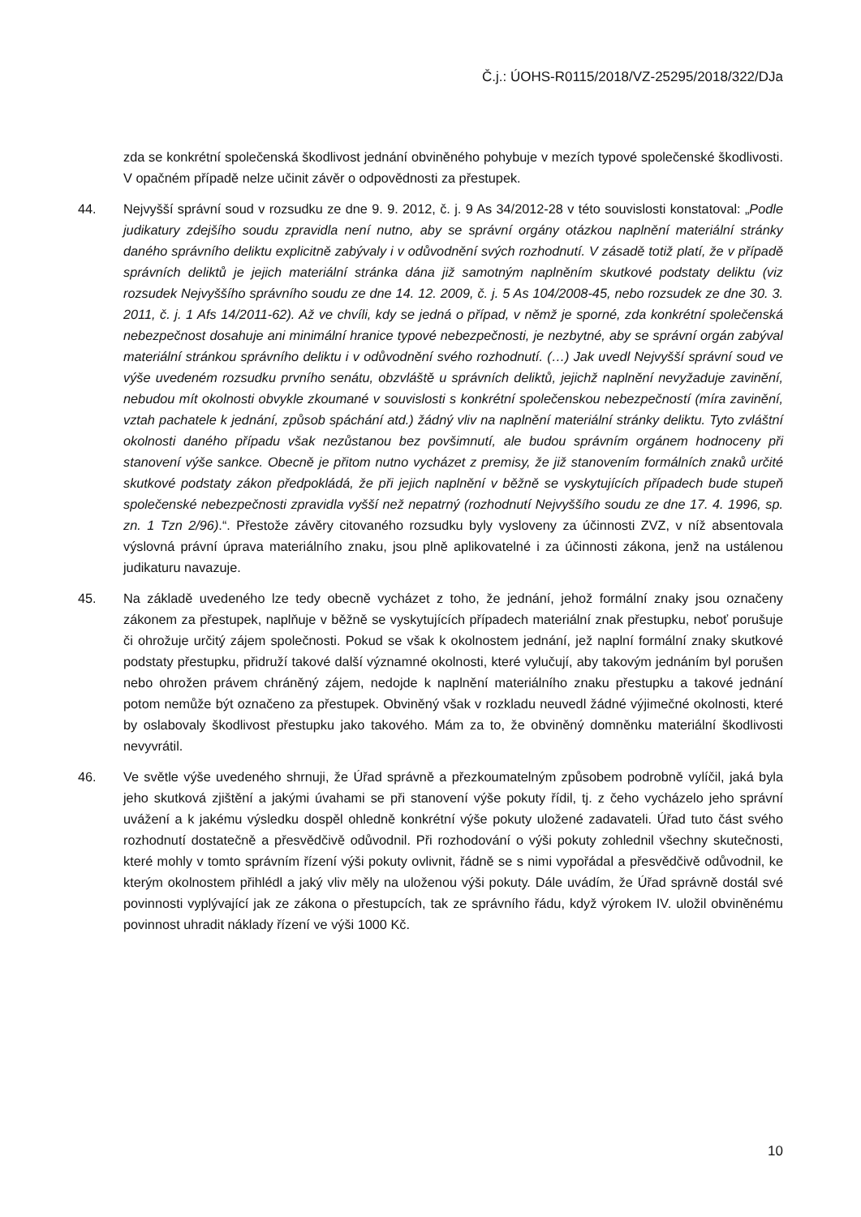Č.j.: ÚOHS-R0115/2018/VZ-25295/2018/322/DJa
zda se konkrétní společenská škodlivost jednání obviněného pohybuje v mezích typové společenské škodlivosti. V opačném případě nelze učinit závěr o odpovědnosti za přestupek.
44. Nejvyšší správní soud v rozsudku ze dne 9. 9. 2012, č. j. 9 As 34/2012-28 v této souvislosti konstatoval: „Podle judikatury zdejšího soudu zpravidla není nutno, aby se správní orgány otázkou naplnění materiální stránky daného správního deliktu explicitně zabývaly i v odůvodnění svých rozhodnutí. V zásadě totiž platí, že v případě správních deliktů je jejich materiální stránka dána již samotným naplněním skutkové podstaty deliktu (viz rozsudek Nejvyššího správního soudu ze dne 14. 12. 2009, č. j. 5 As 104/2008-45, nebo rozsudek ze dne 30. 3. 2011, č. j. 1 Afs 14/2011-62). Až ve chvíli, kdy se jedná o případ, v němž je sporné, zda konkrétní společenská nebezpečnost dosahuje ani minimální hranice typové nebezpečnosti, je nezbytné, aby se správní orgán zabýval materiální stránkou správního deliktu i v odůvodnění svého rozhodnutí. (…) Jak uvedl Nejvyšší správní soud ve výše uvedeném rozsudku prvního senátu, obzvláště u správních deliktů, jejichž naplnění nevyžaduje zavinění, nebudou mít okolnosti obvykle zkoumané v souvislosti s konkrétní společenskou nebezpečností (míra zavinění, vztah pachatele k jednání, způsob spáchání atd.) žádný vliv na naplnění materiální stránky deliktu. Tyto zvláštní okolnosti daného případu však nezůstanou bez povšimnutí, ale budou správním orgánem hodnoceny při stanovení výše sankce. Obecně je přitom nutno vycházet z premisy, že již stanovením formálních znaků určité skutkové podstaty zákon předpokládá, že při jejich naplnění v běžně se vyskytujících případech bude stupeň společenské nebezpečnosti zpravidla vyšší než nepatrný (rozhodnutí Nejvyššího soudu ze dne 17. 4. 1996, sp. zn. 1 Tzn 2/96).“. Přestože závěry citovaného rozsudku byly vysloveny za účinnosti ZVZ, v níž absentovala výslovná právní úprava materiálního znaku, jsou plně aplikovatelné i za účinnosti zákona, jenž na ustálenou judikaturu navazuje.
45. Na základě uvedeného lze tedy obecně vycházet z toho, že jednání, jehož formální znaky jsou označeny zákonem za přestupek, naplňuje v běžně se vyskytujících případech materiální znak přestupku, neboť porušuje či ohrožuje určitý zájem společnosti. Pokud se však k okolnostem jednání, jež naplní formální znaky skutkové podstaty přestupku, přidruží takové další významné okolnosti, které vylučují, aby takovým jednáním byl porušen nebo ohrožen právem chráněný zájem, nedojde k naplnění materiálního znaku přestupku a takové jednání potom nemůže být označeno za přestupek. Obviněný však v rozkladu neuvedl žádné výjimečné okolnosti, které by oslabovaly škodlivost přestupku jako takového. Mám za to, že obviněný domněnku materiální škodlivosti nevyvrátil.
46. Ve světle výše uvedeného shrnuji, že Úřad správně a přezkoumatelným způsobem podrobně vylíčil, jaká byla jeho skutková zjištění a jakými úvahami se při stanovení výše pokuty řídil, tj. z čeho vycházelo jeho správní uvážení a k jakému výsledku dospěl ohledně konkrétní výše pokuty uložené zadavateli. Úřad tuto část svého rozhodnutí dostatečně a přesvědčivě odůvodnil. Při rozhodování o výši pokuty zohlednil všechny skutečnosti, které mohly v tomto správním řízení výši pokuty ovlivnit, řádně se s nimi vypořádal a přesvědčivě odůvodnil, ke kterým okolnostem přihlédl a jaký vliv měly na uloženou výši pokuty. Dále uvádím, že Úřad správně dostál své povinnosti vyplývající jak ze zákona o přestupcích, tak ze správního řádu, když výrokem IV. uložil obviněnému povinnost uhradit náklady řízení ve výši 1000 Kč.
10